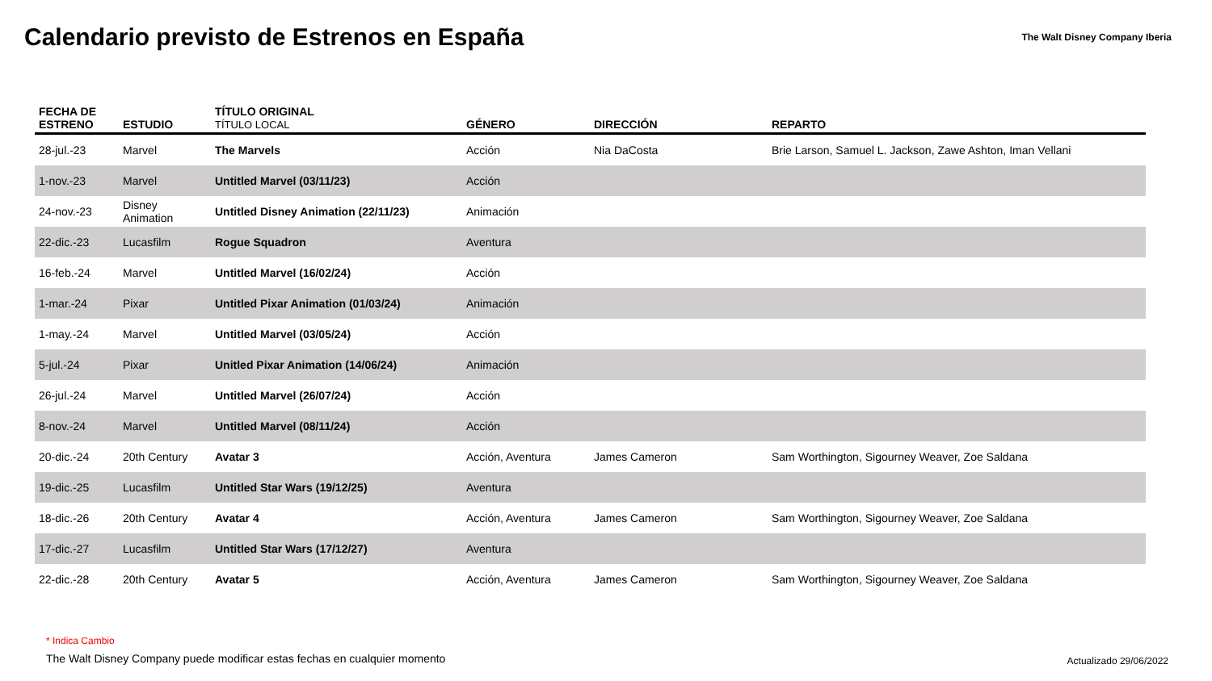Calendario previsto de Estrenos en España
The Walt Disney Company Iberia
| FECHA DE ESTRENO | ESTUDIO | TÍTULO ORIGINAL TÍTULO LOCAL | GÉNERO | DIRECCIÓN | REPARTO |
| --- | --- | --- | --- | --- | --- |
| 28-jul.-23 | Marvel | The Marvels | Acción | Nia DaCosta | Brie Larson, Samuel L. Jackson, Zawe Ashton, Iman Vellani |
| 1-nov.-23 | Marvel | Untitled Marvel (03/11/23) | Acción | | |
| 24-nov.-23 | Disney Animation | Untitled Disney Animation (22/11/23) | Animación | | |
| 22-dic.-23 | Lucasfilm | Rogue Squadron | Aventura | | |
| 16-feb.-24 | Marvel | Untitled Marvel (16/02/24) | Acción | | |
| 1-mar.-24 | Pixar | Untitled Pixar Animation (01/03/24) | Animación | | |
| 1-may.-24 | Marvel | Untitled Marvel (03/05/24) | Acción | | |
| 5-jul.-24 | Pixar | Unitled Pixar Animation (14/06/24) | Animación | | |
| 26-jul.-24 | Marvel | Untitled Marvel (26/07/24) | Acción | | |
| 8-nov.-24 | Marvel | Untitled Marvel (08/11/24) | Acción | | |
| 20-dic.-24 | 20th Century | Avatar 3 | Acción, Aventura | James Cameron | Sam Worthington, Sigourney Weaver, Zoe Saldana |
| 19-dic.-25 | Lucasfilm | Untitled Star Wars (19/12/25) | Aventura | | |
| 18-dic.-26 | 20th Century | Avatar 4 | Acción, Aventura | James Cameron | Sam Worthington, Sigourney Weaver, Zoe Saldana |
| 17-dic.-27 | Lucasfilm | Untitled Star Wars (17/12/27) | Aventura | | |
| 22-dic.-28 | 20th Century | Avatar 5 | Acción, Aventura | James Cameron | Sam Worthington, Sigourney Weaver, Zoe Saldana |
* Indica Cambio
The Walt Disney Company puede modificar estas fechas en cualquier momento
Actualizado 29/06/2022